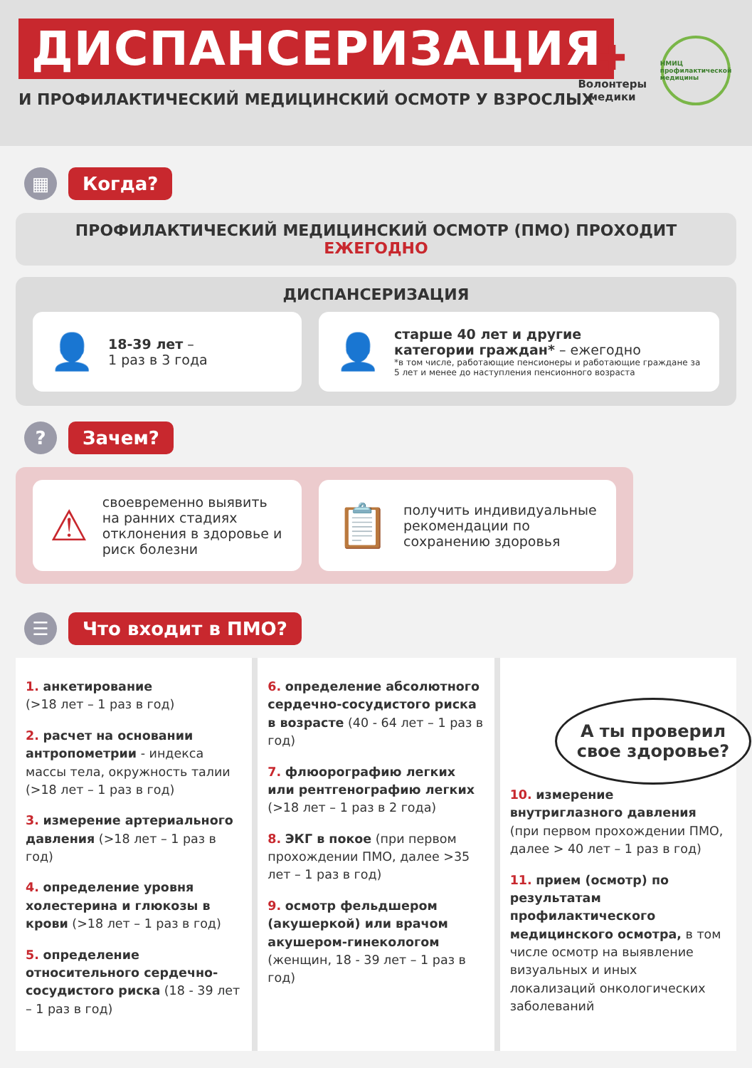ДИСПАНСЕРИЗАЦИЯ
И ПРОФИЛАКТИЧЕСКИЙ МЕДИЦИНСКИЙ ОСМОТР У ВЗРОСЛЫХ
✚
Волонтеры
медики
НМИЦ профилактической медицины
▦
Когда?
ПРОФИЛАКТИЧЕСКИЙ МЕДИЦИНСКИЙ ОСМОТР (ПМО) ПРОХОДИТ ЕЖЕГОДНО
ДИСПАНСЕРИЗАЦИЯ
👤
18-39 лет –
1 раз в 3 года
👤
старше 40 лет и другие
категории граждан* – ежегодно
*в том числе, работающие пенсионеры и работающие граждане за 5 лет и менее до наступления пенсионного возраста
?
Зачем?
⚠
своевременно выявить на ранних стадиях отклонения в здоровье и риск болезни
📋
получить индивидуальные рекомендации по сохранению здоровья
☰
Что входит в ПМО?
1. анкетирование
(>18 лет – 1 раз в год)
2. расчет на основании антропометрии - индекса массы тела, окружность талии (>18 лет – 1 раз в год)
3. измерение артериального давления (>18 лет – 1 раз в год)
4. определение уровня холестерина и глюкозы в крови (>18 лет – 1 раз в год)
5. определение относительного сердечно-сосудистого риска (18 - 39 лет – 1 раз в год)
6. определение абсолютного сердечно-сосудистого риска в возрасте (40 - 64 лет – 1 раз в год)
7. флюорографию легких или рентгенографию легких (>18 лет – 1 раз в 2 года)
8. ЭКГ в покое (при первом прохождении ПМО, далее >35 лет – 1 раз в год)
9. осмотр фельдшером (акушеркой) или врачом акушером-гинекологом (женщин, 18 - 39 лет – 1 раз в год)
10. измерение внутриглазного давления (при первом прохождении ПМО, далее > 40 лет – 1 раз в год)
11. прием (осмотр) по результатам профилактического медицинского осмотра, в том числе осмотр на выявление визуальных и иных локализаций онкологических заболеваний
А ты проверил свое здоровье?